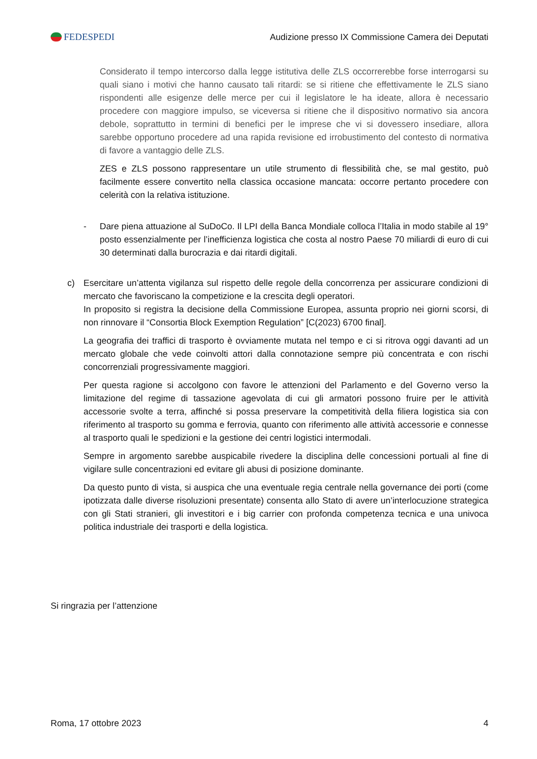FEDESPEDI
Audizione presso IX Commissione Camera dei Deputati
Considerato il tempo intercorso dalla legge istitutiva delle ZLS occorrerebbe forse interrogarsi su quali siano i motivi che hanno causato tali ritardi: se si ritiene che effettivamente le ZLS siano rispondenti alle esigenze delle merce per cui il legislatore le ha ideate, allora è necessario procedere con maggiore impulso, se viceversa si ritiene che il dispositivo normativo sia ancora debole, soprattutto in termini di benefici per le imprese che vi si dovessero insediare, allora sarebbe opportuno procedere ad una rapida revisione ed irrobustimento del contesto di normativa di favore a vantaggio delle ZLS.
ZES e ZLS possono rappresentare un utile strumento di flessibilità che, se mal gestito, può facilmente essere convertito nella classica occasione mancata: occorre pertanto procedere con celerità con la relativa istituzione.
- Dare piena attuazione al SuDoCo. Il LPI della Banca Mondiale colloca l’Italia in modo stabile al 19° posto essenzialmente per l’inefficienza logistica che costa al nostro Paese 70 miliardi di euro di cui 30 determinati dalla burocrazia e dai ritardi digitali.
c) Esercitare un’attenta vigilanza sul rispetto delle regole della concorrenza per assicurare condizioni di mercato che favoriscano la competizione e la crescita degli operatori.
In proposito si registra la decisione della Commissione Europea, assunta proprio nei giorni scorsi, di non rinnovare il “Consortia Block Exemption Regulation” [C(2023) 6700 final].
La geografia dei traffici di trasporto è ovviamente mutata nel tempo e ci si ritrova oggi davanti ad un mercato globale che vede coinvolti attori dalla connotazione sempre più concentrata e con rischi concorrenziali progressivamente maggiori.
Per questa ragione si accolgono con favore le attenzioni del Parlamento e del Governo verso la limitazione del regime di tassazione agevolata di cui gli armatori possono fruire per le attività accessorie svolte a terra, affinché si possa preservare la competitività della filiera logistica sia con riferimento al trasporto su gomma e ferrovia, quanto con riferimento alle attività accessorie e connesse al trasporto quali le spedizioni e la gestione dei centri logistici intermodali.
Sempre in argomento sarebbe auspicabile rivedere la disciplina delle concessioni portuali al fine di vigilare sulle concentrazioni ed evitare gli abusi di posizione dominante.
Da questo punto di vista, si auspica che una eventuale regia centrale nella governance dei porti (come ipotizzata dalle diverse risoluzioni presentate) consenta allo Stato di avere un’interlocuzione strategica con gli Stati stranieri, gli investitori e i big carrier con profonda competenza tecnica e una univoca politica industriale dei trasporti e della logistica.
Si ringrazia per l’attenzione
Roma, 17 ottobre 2023 4